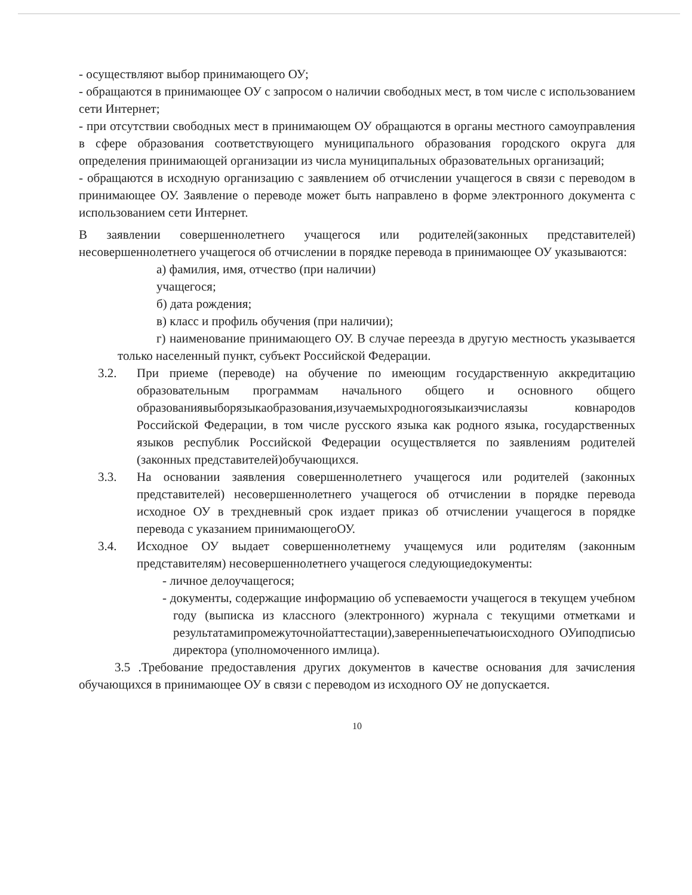- осуществляют выбор принимающего ОУ;
- обращаются в принимающее ОУ с запросом о наличии свободных мест, в том числе с использованием сети Интернет;
- при отсутствии свободных мест в принимающем ОУ обращаются в органы местного самоуправления в сфере образования соответствующего муниципального образования городского округа для определения принимающей организации из числа муниципальных образовательных организаций;
- обращаются в исходную организацию с заявлением об отчислении учащегося в связи с переводом в принимающее ОУ. Заявление о переводе может быть направлено в форме электронного документа с использованием сети Интернет.
В заявлении совершеннолетнего учащегося или родителей(законных представителей) несовершеннолетнего учащегося об отчислении в порядке перевода в принимающее ОУ указываются:
а) фамилия, имя, отчество (при наличии)
учащегося;
б) дата рождения;
в) класс и профиль обучения (при наличии);
г) наименование принимающего ОУ. В случае переезда в другую местность указывается только населенный пункт, субъект Российской Федерации.
3.2. При приеме (переводе) на обучение по имеющим государственную аккредитацию образовательным программам начального общего и основного общего образованиявыборязыкаобразования,изучаемыхродногоязыкаизчислаязы ковнародов Российской Федерации, в том числе русского языка как родного языка, государственных языков республик Российской Федерации осуществляется по заявлениям родителей (законных представителей)обучающихся.
3.3. На основании заявления совершеннолетнего учащегося или родителей (законных представителей) несовершеннолетнего учащегося об отчислении в порядке перевода исходное ОУ в трехдневный срок издает приказ об отчислении учащегося в порядке перевода с указанием принимающегоОУ.
3.4. Исходное ОУ выдает совершеннолетнему учащемуся или родителям (законным представителям) несовершеннолетнего учащегося следующиедокументы:
- личное делоучащегося;
- документы, содержащие информацию об успеваемости учащегося в текущем учебном году (выписка из классного (электронного) журнала с текущими отметками и результатамипромежуточнойаттестации),заверенныепечатьюисходного ОУиподписью директора (уполномоченного имлица).
3.5 .Требование предоставления других документов в качестве основания для зачисления обучающихся в принимающее ОУ в связи с переводом из исходного ОУ не допускается.
10